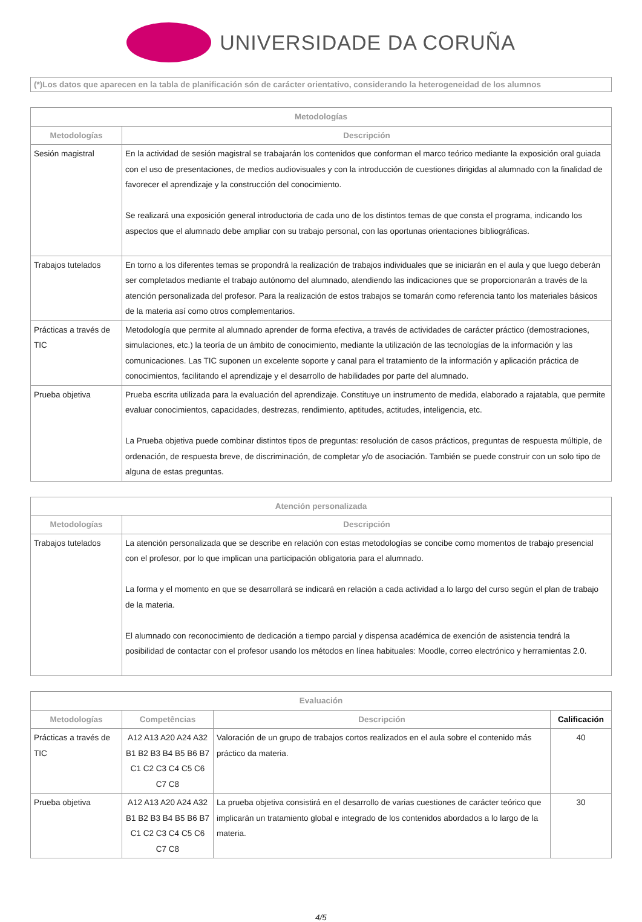UNIVERSIDADE DA CORUÑA
(*)Los datos que aparecen en la tabla de planificación són de carácter orientativo, considerando la heterogeneidad de los alumnos
| Metodologías | |
| --- | --- |
| Metodologías | Descripción |
| Sesión magistral | En la actividad de sesión magistral se trabajarán los contenidos que conforman el marco teórico mediante la exposición oral guiada con el uso de presentaciones, de medios audiovisuales y con la introducción de cuestiones dirigidas al alumnado con la finalidad de favorecer el aprendizaje y la construcción del conocimiento. Se realizará una exposición general introductoria de cada uno de los distintos temas de que consta el programa, indicando los aspectos que el alumnado debe ampliar con su trabajo personal, con las oportunas orientaciones bibliográficas. |
| Trabajos tutelados | En torno a los diferentes temas se propondrá la realización de trabajos individuales que se iniciarán en el aula y que luego deberán ser completados mediante el trabajo autónomo del alumnado, atendiendo las indicaciones que se proporcionarán a través de la atención personalizada del profesor. Para la realización de estos trabajos se tomarán como referencia tanto los materiales básicos de la materia así como otros complementarios. |
| Prácticas a través de TIC | Metodología que permite al alumnado aprender de forma efectiva, a través de actividades de carácter práctico (demostraciones, simulaciones, etc.) la teoría de un ámbito de conocimiento, mediante la utilización de las tecnologías de la información y las comunicaciones. Las TIC suponen un excelente soporte y canal para el tratamiento de la información y aplicación práctica de conocimientos, facilitando el aprendizaje y el desarrollo de habilidades por parte del alumnado. |
| Prueba objetiva | Prueba escrita utilizada para la evaluación del aprendizaje. Constituye un instrumento de medida, elaborado a rajatabla, que permite evaluar conocimientos, capacidades, destrezas, rendimiento, aptitudes, actitudes, inteligencia, etc. La Prueba objetiva puede combinar distintos tipos de preguntas: resolución de casos prácticos, preguntas de respuesta múltiple, de ordenación, de respuesta breve, de discriminación, de completar y/o de asociación. También se puede construir con un solo tipo de alguna de estas preguntas. |
| Atención personalizada | |
| --- | --- |
| Metodologías | Descripción |
| Trabajos tutelados | La atención personalizada que se describe en relación con estas metodologías se concibe como momentos de trabajo presencial con el profesor, por lo que implican una participación obligatoria para el alumnado. La forma y el momento en que se desarrollará se indicará en relación a cada actividad a lo largo del curso según el plan de trabajo de la materia. El alumnado con reconocimiento de dedicación a tiempo parcial y dispensa académica de exención de asistencia tendrá la posibilidad de contactar con el profesor usando los métodos en línea habituales: Moodle, correo electrónico y herramientas 2.0. |
| Evaluación | | | |
| --- | --- | --- | --- |
| Metodologías | Competências | Descripción | Calificación |
| Prácticas a través de TIC | A12 A13 A20 A24 A32 B1 B2 B3 B4 B5 B6 B7 C1 C2 C3 C4 C5 C6 C7 C8 | Valoración de un grupo de trabajos cortos realizados en el aula sobre el contenido más práctico da materia. | 40 |
| Prueba objetiva | A12 A13 A20 A24 A32 B1 B2 B3 B4 B5 B6 B7 C1 C2 C3 C4 C5 C6 C7 C8 | La prueba objetiva consistirá en el desarrollo de varias cuestiones de carácter teórico que implicarán un tratamiento global e integrado de los contenidos abordados a lo largo de la materia. | 30 |
4/5